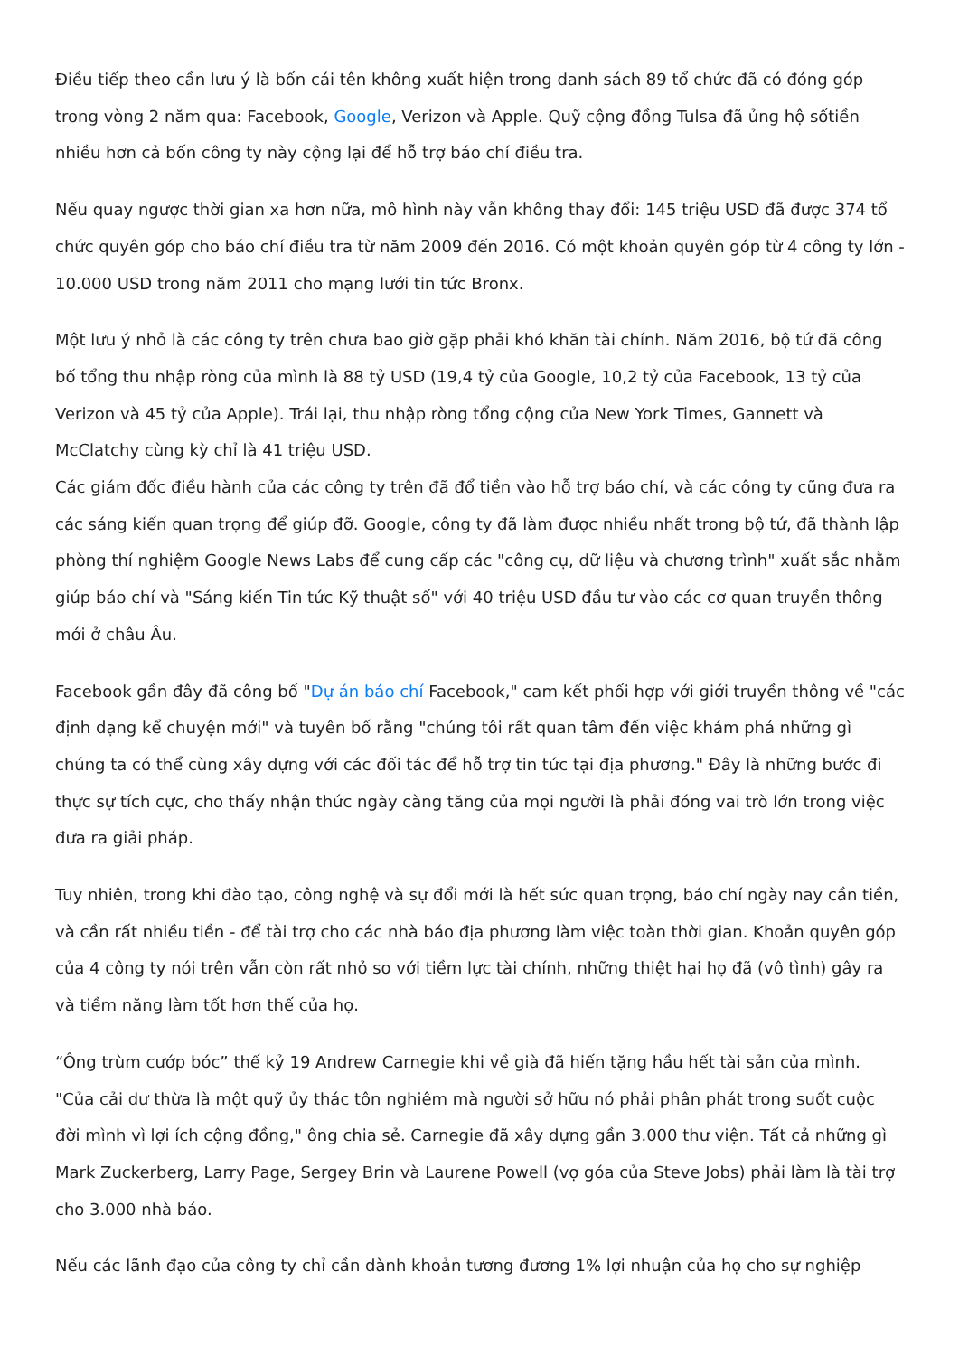Điều tiếp theo cần lưu ý là bốn cái tên không xuất hiện trong danh sách 89 tổ chức đã có đóng góp trong vòng 2 năm qua: Facebook, Google, Verizon và Apple. Quỹ cộng đồng Tulsa đã ủng hộ sốtiền nhiều hơn cả bốn công ty này cộng lại để hỗ trợ báo chí điều tra.
Nếu quay ngược thời gian xa hơn nữa, mô hình này vẫn không thay đổi: 145 triệu USD đã được 374 tổ chức quyên góp cho báo chí điều tra từ năm 2009 đến 2016. Có một khoản quyên góp từ 4 công ty lớn - 10.000 USD trong năm 2011 cho mạng lưới tin tức Bronx.
Một lưu ý nhỏ là các công ty trên chưa bao giờ gặp phải khó khăn tài chính. Năm 2016, bộ tứ đã công bố tổng thu nhập ròng của mình là 88 tỷ USD (19,4 tỷ của Google, 10,2 tỷ của Facebook, 13 tỷ của Verizon và 45 tỷ của Apple). Trái lại, thu nhập ròng tổng cộng của New York Times, Gannett và McClatchy cùng kỳ chỉ là 41 triệu USD.
Các giám đốc điều hành của các công ty trên đã đổ tiền vào hỗ trợ báo chí, và các công ty cũng đưa ra các sáng kiến quan trọng để giúp đỡ. Google, công ty đã làm được nhiều nhất trong bộ tứ, đã thành lập phòng thí nghiệm Google News Labs để cung cấp các "công cụ, dữ liệu và chương trình" xuất sắc nhằm giúp báo chí và "Sáng kiến Tin tức Kỹ thuật số" với 40 triệu USD đầu tư vào các cơ quan truyền thông mới ở châu Âu.
Facebook gần đây đã công bố "Dự án báo chí Facebook," cam kết phối hợp với giới truyền thông về "các định dạng kể chuyện mới" và tuyên bố rằng "chúng tôi rất quan tâm đến việc khám phá những gì chúng ta có thể cùng xây dựng với các đối tác để hỗ trợ tin tức tại địa phương." Đây là những bước đi thực sự tích cực, cho thấy nhận thức ngày càng tăng của mọi người là phải đóng vai trò lớn trong việc đưa ra giải pháp.
Tuy nhiên, trong khi đào tạo, công nghệ và sự đổi mới là hết sức quan trọng, báo chí ngày nay cần tiền, và cần rất nhiều tiền - để tài trợ cho các nhà báo địa phương làm việc toàn thời gian. Khoản quyên góp của 4 công ty nói trên vẫn còn rất nhỏ so với tiềm lực tài chính, những thiệt hại họ đã (vô tình) gây ra và tiềm năng làm tốt hơn thế của họ.
“Ông trùm cướp bóc” thế kỷ 19 Andrew Carnegie khi về già đã hiến tặng hầu hết tài sản của mình. "Của cải dư thừa là một quỹ ủy thác tôn nghiêm mà người sở hữu nó phải phân phát trong suốt cuộc đời mình vì lợi ích cộng đồng," ông chia sẻ. Carnegie đã xây dựng gần 3.000 thư viện. Tất cả những gì Mark Zuckerberg, Larry Page, Sergey Brin và Laurene Powell (vợ góa của Steve Jobs) phải làm là tài trợ cho 3.000 nhà báo.
Nếu các lãnh đạo của công ty chỉ cần dành khoản tương đương 1% lợi nhuận của họ cho sự nghiệp